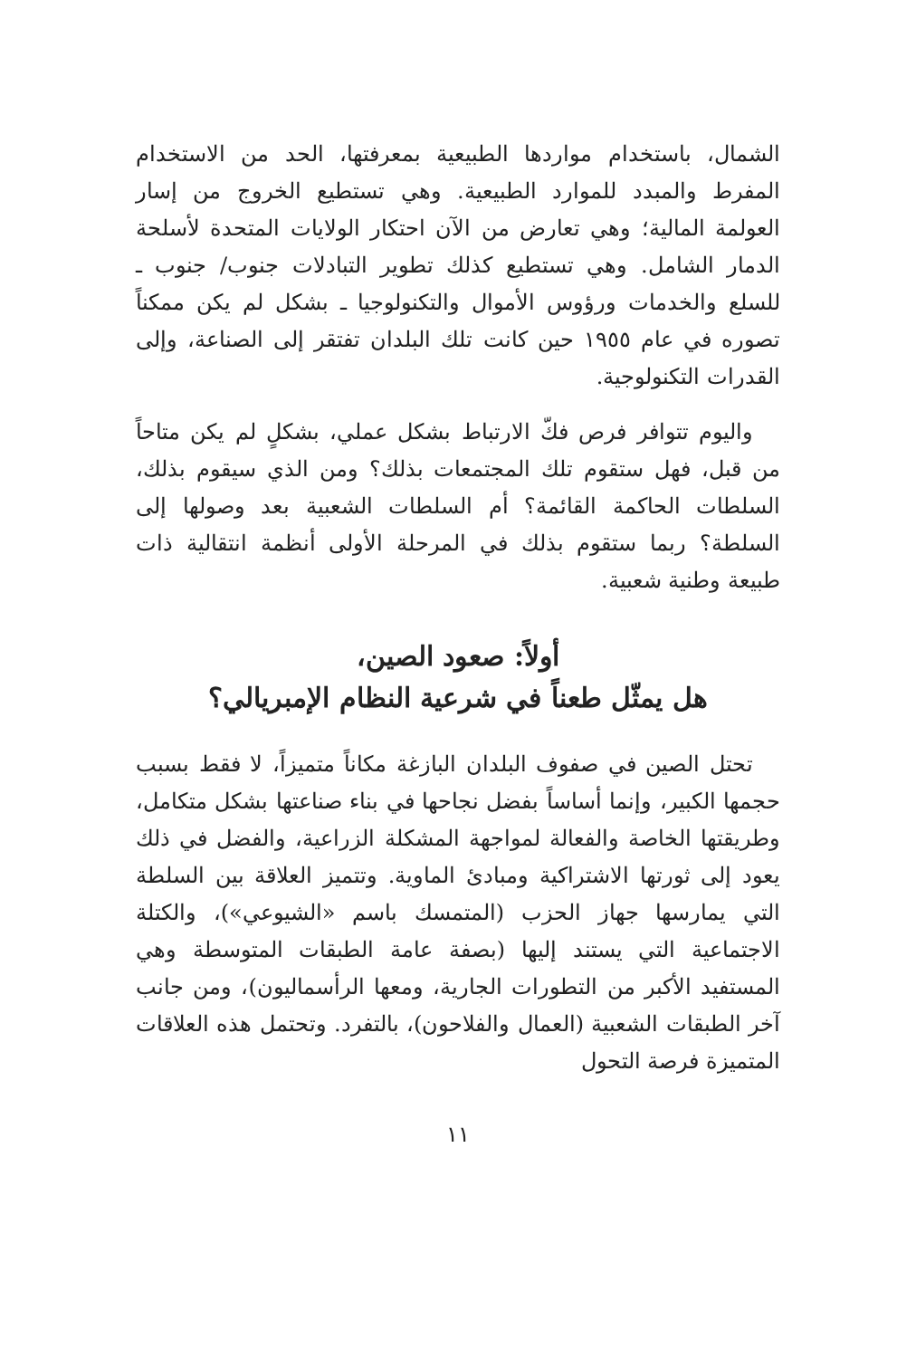الشمال، باستخدام مواردها الطبيعية بمعرفتها، الحد من الاستخدام المفرط والمبدد للموارد الطبيعية. وهي تستطيع الخروج من إسار العولمة المالية؛ وهي تعارض من الآن احتكار الولايات المتحدة لأسلحة الدمار الشامل. وهي تستطيع كذلك تطوير التبادلات جنوب/ جنوب ـ للسلع والخدمات ورؤوس الأموال والتكنولوجيا ـ بشكل لم يكن ممكناً تصوره في عام ١٩٥٥ حين كانت تلك البلدان تفتقر إلى الصناعة، وإلى القدرات التكنولوجية.
واليوم تتوافر فرص فكّ الارتباط بشكل عملي، بشكلٍ لم يكن متاحاً من قبل، فهل ستقوم تلك المجتمعات بذلك؟ ومن الذي سيقوم بذلك، السلطات الحاكمة القائمة؟ أم السلطات الشعبية بعد وصولها إلى السلطة؟ ربما ستقوم بذلك في المرحلة الأولى أنظمة انتقالية ذات طبيعة وطنية شعبية.
أولاً: صعود الصين،
هل يمثّل طعناً في شرعية النظام الإمبريالي؟
تحتل الصين في صفوف البلدان البازغة مكاناً متميزاً، لا فقط بسبب حجمها الكبير، وإنما أساساً بفضل نجاحها في بناء صناعتها بشكل متكامل، وطريقتها الخاصة والفعالة لمواجهة المشكلة الزراعية، والفضل في ذلك يعود إلى ثورتها الاشتراكية ومبادئ الماوية. وتتميز العلاقة بين السلطة التي يمارسها جهاز الحزب (المتمسك باسم «الشيوعي»)، والكتلة الاجتماعية التي يستند إليها (بصفة عامة الطبقات المتوسطة وهي المستفيد الأكبر من التطورات الجارية، ومعها الرأسماليون)، ومن جانب آخر الطبقات الشعبية (العمال والفلاحون)، بالتفرد. وتحتمل هذه العلاقات المتميزة فرصة التحول
١١